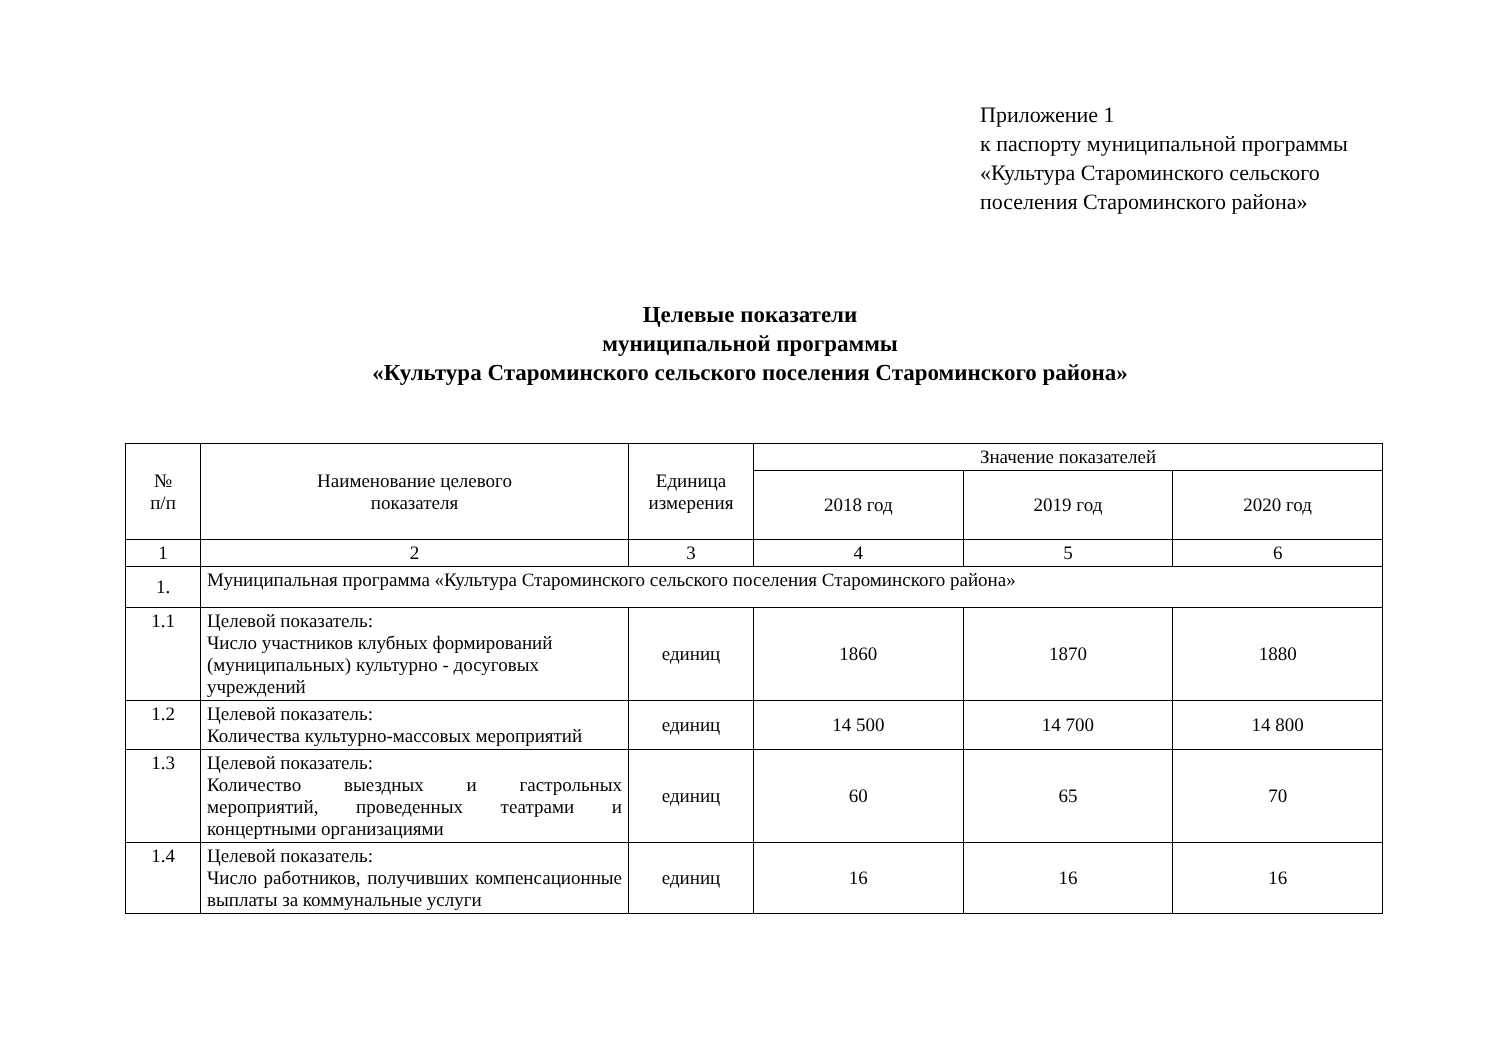Приложение 1
к паспорту муниципальной программы
«Культура Староминского сельского
поселения Староминского района»
Целевые показатели
муниципальной программы
«Культура Староминского сельского поселения Староминского района»
| № п/п | Наименование целевого показателя | Единица измерения | Значение показателей | | |
| --- | --- | --- | --- | --- | --- |
| | | | 2018 год | 2019 год | 2020 год |
| 1 | 2 | 3 | 4 | 5 | 6 |
| 1. | Муниципальная программа «Культура Староминского сельского поселения Староминского района» | | | | |
| 1.1 | Целевой показатель: Число участников клубных формирований (муниципальных) культурно - досуговых учреждений | единиц | 1860 | 1870 | 1880 |
| 1.2 | Целевой показатель: Количества культурно-массовых мероприятий | единиц | 14 500 | 14 700 | 14 800 |
| 1.3 | Целевой показатель: Количество выездных и гастрольных мероприятий, проведенных театрами и концертными организациями | единиц | 60 | 65 | 70 |
| 1.4 | Целевой показатель: Число работников, получивших компенсационные выплаты за коммунальные услуги | единиц | 16 | 16 | 16 |